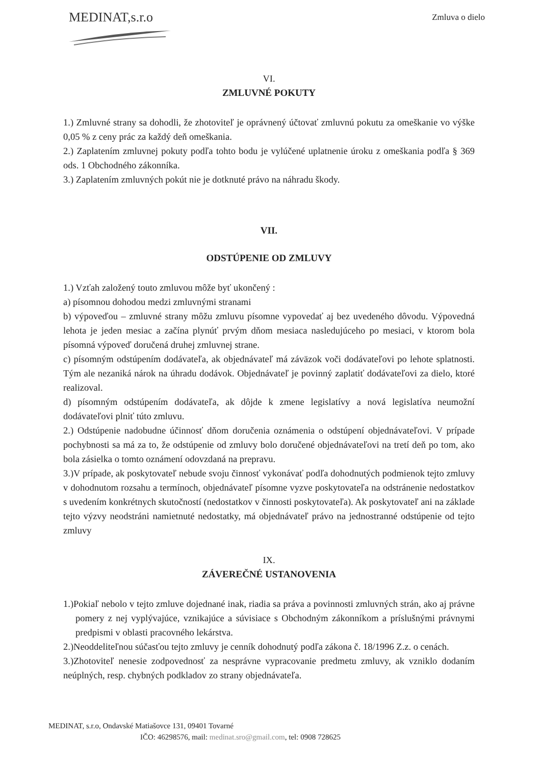MEDINAT,s.r.o
Zmluva o dielo
VI.
ZMLUVNÉ POKUTY
1.) Zmluvné strany sa dohodli, že zhotoviteľ je oprávnený účtovať zmluvnú pokutu za omeškanie vo výške 0,05 % z ceny prác za každý deň omeškania.
2.) Zaplatením zmluvnej pokuty podľa tohto bodu je vylúčené uplatnenie úroku z omeškania podľa § 369 ods. 1 Obchodného zákonníka.
3.) Zaplatením zmluvných pokút nie je dotknuté právo na náhradu škody.
VII.
ODSTÚPENIE OD ZMLUVY
1.) Vzťah založený touto zmluvou môže byť ukončený :
a) písomnou dohodou medzi zmluvnými stranami
b) výpoveďou – zmluvné strany môžu zmluvu písomne vypovedať aj bez uvedeného dôvodu. Výpovedná lehota je jeden mesiac a začína plynúť prvým dňom mesiaca nasledujúceho po mesiaci, v ktorom bola písomná výpoveď doručená druhej zmluvnej strane.
c) písomným odstúpením dodávateľa, ak objednávateľ má záväzok voči dodávateľovi po lehote splatnosti. Tým ale nezaniká nárok na úhradu dodávok. Objednávateľ je povinný zaplatiť dodávateľovi za dielo, ktoré realizoval.
d) písomným odstúpením dodávateľa, ak dôjde k zmene legislatívy a nová legislatíva neumožní dodávateľovi plniť túto zmluvu.
2.) Odstúpenie nadobudne účinnosť dňom doručenia oznámenia o odstúpení objednávateľovi. V prípade pochybnosti sa má za to, že odstúpenie od zmluvy bolo doručené objednávateľovi na tretí deň po tom, ako bola zásielka o tomto oznámení odovzdaná na prepravu.
3.)V prípade, ak poskytovateľ nebude svoju činnosť vykonávať podľa dohodnutých podmienok tejto zmluvy v dohodnutom rozsahu a termínoch, objednávateľ písomne vyzve poskytovateľa na odstránenie nedostatkov s uvedením konkrétnych skutočností (nedostatkov v činnosti poskytovateľa). Ak poskytovateľ ani na základe tejto výzvy neodstráni namietnuté nedostatky, má objednávateľ právo na jednostranné odstúpenie od tejto zmluvy
IX.
ZÁVEREČNÉ USTANOVENIA
1.)Pokiaľ nebolo v tejto zmluve dojednané inak, riadia sa práva a povinnosti zmluvných strán, ako aj právne pomery z nej vyplývajúce, vznikajúce a súvisiace s Obchodným zákonníkom a príslušnými právnymi predpismi v oblasti pracovného lekárstva.
2.)Neoddeliteľnou súčasťou tejto zmluvy je cenník dohodnutý podľa zákona č. 18/1996 Z.z. o cenách.
3.)Zhotoviteľ nenesie zodpovednosť za nesprávne vypracovanie predmetu zmluvy, ak vzniklo dodaním neúplných, resp. chybných podkladov zo strany objednávateľa.
MEDINAT, s.r.o, Ondavské Matiašovce 131, 09401 Tovarné
IČO: 46298576, mail: medinat.sro@gmail.com, tel: 0908 728625